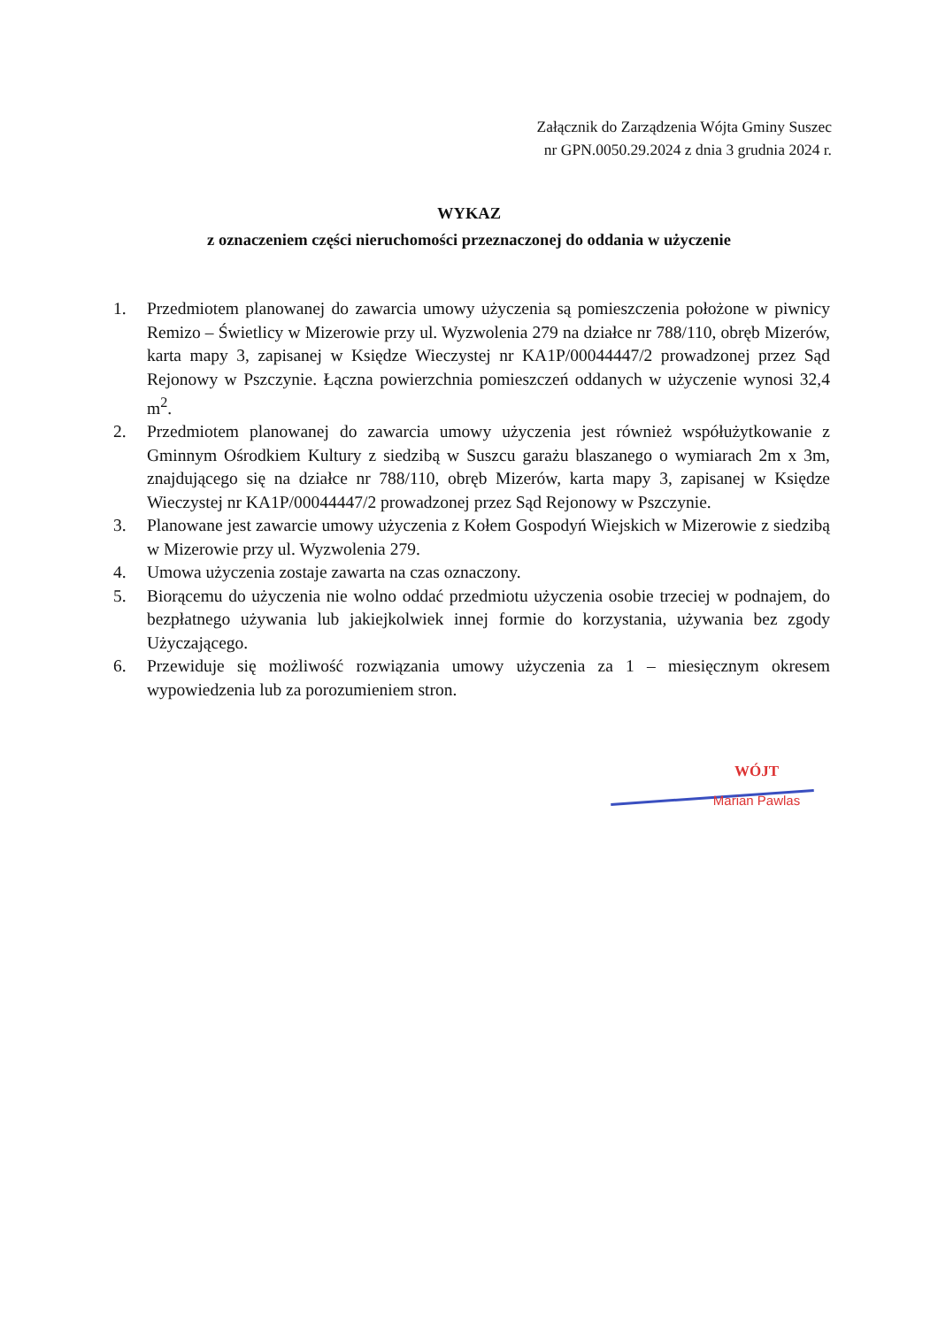Załącznik do Zarządzenia Wójta Gminy Suszec
nr GPN.0050.29.2024 z dnia 3 grudnia 2024 r.
WYKAZ
z oznaczeniem części nieruchomości przeznaczonej do oddania w użyczenie
1. Przedmiotem planowanej do zawarcia umowy użyczenia są pomieszczenia położone w piwnicy Remizo – Świetlicy w Mizerowie przy ul. Wyzwolenia 279 na działce nr 788/110, obręb Mizerów, karta mapy 3, zapisanej w Księdze Wieczystej nr KA1P/00044447/2 prowadzonej przez Sąd Rejonowy w Pszczynie. Łączna powierzchnia pomieszczeń oddanych w użyczenie wynosi 32,4 m<sup>2</sup>.
2. Przedmiotem planowanej do zawarcia umowy użyczenia jest również współużytkowanie z Gminnym Ośrodkiem Kultury z siedzibą w Suszcu garażu blaszanego o wymiarach 2m x 3m, znajdującego się na działce nr 788/110, obręb Mizerów, karta mapy 3, zapisanej w Księdze Wieczystej nr KA1P/00044447/2 prowadzonej przez Sąd Rejonowy w Pszczynie.
3. Planowane jest zawarcie umowy użyczenia z Kołem Gospodyń Wiejskich w Mizerowie z siedzibą w Mizerowie przy ul. Wyzwolenia 279.
4. Umowa użyczenia zostaje zawarta na czas oznaczony.
5. Biorącemu do użyczenia nie wolno oddać przedmiotu użyczenia osobie trzeciej w podnajem, do bezpłatnego używania lub jakiejkolwiek innej formie do korzystania, używania bez zgody Użyczającego.
6. Przewiduje się możliwość rozwiązania umowy użyczenia za 1 – miesięcznym okresem wypowiedzenia lub za porozumieniem stron.
WÓJT
Marian Pawlas